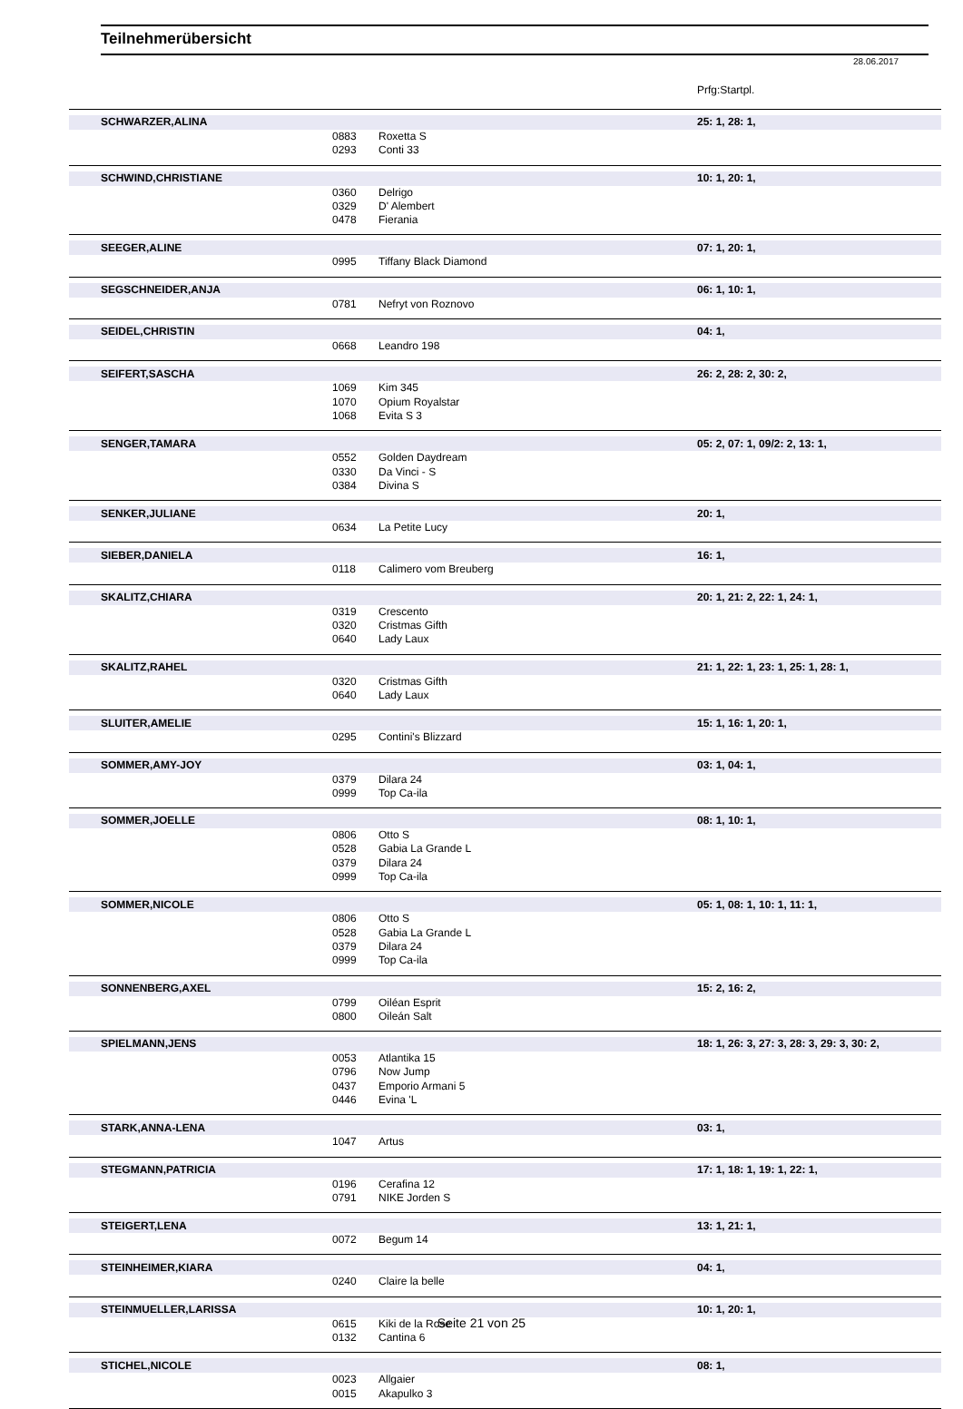Teilnehmerübersicht
28.06.2017
Prfg:Startpl.
| SCHWARZER,ALINA | | | 25: 1, 28: 1, |
| | 0883 | Roxetta S | |
| | 0293 | Conti 33 | |
| SCHWIND,CHRISTIANE | | | 10: 1, 20: 1, |
| | 0360 | Delrigo | |
| | 0329 | D' Alembert | |
| | 0478 | Fierania | |
| SEEGER,ALINE | | | 07: 1, 20: 1, |
| | 0995 | Tiffany Black Diamond | |
| SEGSCHNEIDER,ANJA | | | 06: 1, 10: 1, |
| | 0781 | Nefryt von Roznovo | |
| SEIDEL,CHRISTIN | | | 04: 1, |
| | 0668 | Leandro 198 | |
| SEIFERT,SASCHA | | | 26: 2, 28: 2, 30: 2, |
| | 1069 | Kim 345 | |
| | 1070 | Opium Royalstar | |
| | 1068 | Evita S 3 | |
| SENGER,TAMARA | | | 05: 2, 07: 1, 09/2: 2, 13: 1, |
| | 0552 | Golden Daydream | |
| | 0330 | Da Vinci - S | |
| | 0384 | Divina S | |
| SENKER,JULIANE | | | 20: 1, |
| | 0634 | La Petite Lucy | |
| SIEBER,DANIELA | | | 16: 1, |
| | 0118 | Calimero vom Breuberg | |
| SKALITZ,CHIARA | | | 20: 1, 21: 2, 22: 1, 24: 1, |
| | 0319 | Crescento | |
| | 0320 | Cristmas Gifth | |
| | 0640 | Lady Laux | |
| SKALITZ,RAHEL | | | 21: 1, 22: 1, 23: 1, 25: 1, 28: 1, |
| | 0320 | Cristmas Gifth | |
| | 0640 | Lady Laux | |
| SLUITER,AMELIE | | | 15: 1, 16: 1, 20: 1, |
| | 0295 | Contini's Blizzard | |
| SOMMER,AMY-JOY | | | 03: 1, 04: 1, |
| | 0379 | Dilara 24 | |
| | 0999 | Top Ca-ila | |
| SOMMER,JOELLE | | | 08: 1, 10: 1, |
| | 0806 | Otto S | |
| | 0528 | Gabia La Grande L | |
| | 0379 | Dilara 24 | |
| | 0999 | Top Ca-ila | |
| SOMMER,NICOLE | | | 05: 1, 08: 1, 10: 1, 11: 1, |
| | 0806 | Otto S | |
| | 0528 | Gabia La Grande L | |
| | 0379 | Dilara 24 | |
| | 0999 | Top Ca-ila | |
| SONNENBERG,AXEL | | | 15: 2, 16: 2, |
| | 0799 | Oiléan Esprit | |
| | 0800 | Oileán Salt | |
| SPIELMANN,JENS | | | 18: 1, 26: 3, 27: 3, 28: 3, 29: 3, 30: 2, |
| | 0053 | Atlantika 15 | |
| | 0796 | Now Jump | |
| | 0437 | Emporio Armani 5 | |
| | 0446 | Evina 'L | |
| STARK,ANNA-LENA | | | 03: 1, |
| | 1047 | Artus | |
| STEGMANN,PATRICIA | | | 17: 1, 18: 1, 19: 1, 22: 1, |
| | 0196 | Cerafina 12 | |
| | 0791 | NIKE Jorden S | |
| STEIGERT,LENA | | | 13: 1, 21: 1, |
| | 0072 | Begum 14 | |
| STEINHEIMER,KIARA | | | 04: 1, |
| | 0240 | Claire la belle | |
| STEINMUELLER,LARISSA | | | 10: 1, 20: 1, |
| | 0615 | Kiki de la Rose | |
| | 0132 | Cantina 6 | |
| STICHEL,NICOLE | | | 08: 1, |
| | 0023 | Allgaier | |
| | 0015 | Akapulko 3 | |
Seite 21 von 25